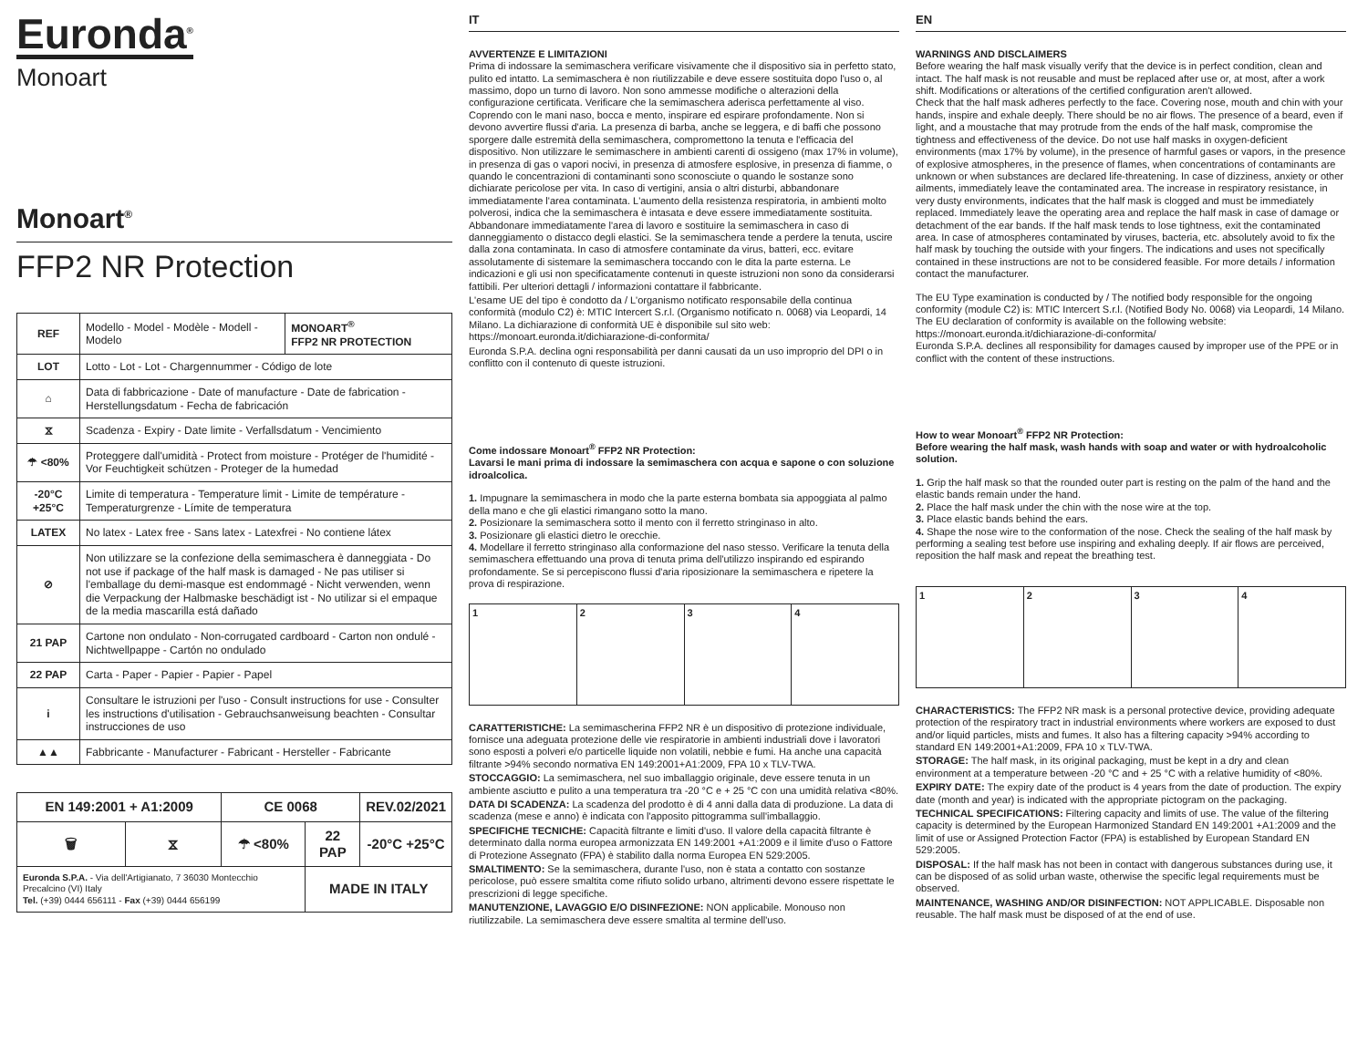Euronda<sup>®</sup>
Monoart
Monoart<sup>®</sup>
FFP2 NR Protection
| REF | Modello - Model - Modèle - Modell - Modelo | MONOART<sup>®</sup> FFP2 NR PROTECTION |
| LOT | Lotto - Lot - Lot - Chargennummer - Código de lote | |
| ⌂ | Data di fabbricazione - Date of manufacture - Date de fabrication - Herstellungsdatum - Fecha de fabricación | |
| ⧖ | Scadenza - Expiry - Date limite - Verfallsdatum - Vencimiento | |
| ☂ <80% | Proteggere dall'umidità - Protect from moisture - Protéger de l'humidité - Vor Feuchtigkeit schützen - Proteger de la humedad | |
| -20°C +25°C | Limite di temperatura - Temperature limit - Limite de température - Temperaturgrenze - Límite de temperatura | |
| LATEX | No latex - Latex free - Sans latex - Latexfrei - No contiene látex | |
| ⊘ | Non utilizzare se la confezione della semimaschera è danneggiata - Do not use if package of the half mask is damaged - Ne pas utiliser si l'emballage du demi-masque est endommagé - Nicht verwenden, wenn die Verpackung der Halbmaske beschädigt ist - No utilizar si el empaque de la media mascarilla está dañado | |
| 21 PAP | Cartone non ondulato - Non-corrugated cardboard - Carton non ondulé - Nichtwellpappe - Cartón no ondulado | |
| 22 PAP | Carta - Paper - Papier - Papier - Papel | |
| i | Consultare le istruzioni per l'uso - Consult instructions for use - Consulter les instructions d'utilisation - Gebrauchsanweisung beachten - Consultar instrucciones de uso | |
| ▲▲ | Fabbricante - Manufacturer - Fabricant - Hersteller - Fabricante | |
| EN 149:2001 + A1:2009 | | CE 0068 | | REV.02/2021 |
| 🗑 | ⧖ | ☂ <80% | 22 PAP | -20°C +25°C |
| Euronda S.P.A. - Via dell'Artigianato, 7 36030 Montecchio Precalcino (VI) Italy Tel. (+39) 0444 656111 - Fax (+39) 0444 656199 | | | MADE IN ITALY | |
IT
AVVERTENZE E LIMITAZIONI
Prima di indossare la semimaschera verificare visivamente che il dispositivo sia in perfetto stato, pulito ed intatto. La semimaschera è non riutilizzabile e deve essere sostituita dopo l'uso o, al massimo, dopo un turno di lavoro. Non sono ammesse modifiche o alterazioni della configurazione certificata. Verificare che la semimaschera aderisca perfettamente al viso. Coprendo con le mani naso, bocca e mento, inspirare ed espirare profondamente. Non si devono avvertire flussi d'aria. La presenza di barba, anche se leggera, e di baffi che possono sporgere dalle estremità della semimaschera, compromettono la tenuta e l'efficacia del dispositivo. Non utilizzare le semimaschere in ambienti carenti di ossigeno (max 17% in volume), in presenza di gas o vapori nocivi, in presenza di atmosfere esplosive, in presenza di fiamme, o quando le concentrazioni di contaminanti sono sconosciute o quando le sostanze sono dichiarate pericolose per vita. In caso di vertigini, ansia o altri disturbi, abbandonare immediatamente l'area contaminata. L'aumento della resistenza respiratoria, in ambienti molto polverosi, indica che la semimaschera è intasata e deve essere immediatamente sostituita. Abbandonare immediatamente l'area di lavoro e sostituire la semimaschera in caso di danneggiamento o distacco degli elastici. Se la semimaschera tende a perdere la tenuta, uscire dalla zona contaminata. In caso di atmosfere contaminate da virus, batteri, ecc. evitare assolutamente di sistemare la semimaschera toccando con le dita la parte esterna. Le indicazioni e gli usi non specificatamente contenuti in queste istruzioni non sono da considerarsi fattibili. Per ulteriori dettagli / informazioni contattare il fabbricante.
L'esame UE del tipo è condotto da / L'organismo notificato responsabile della continua conformità (modulo C2) è: MTIC Intercert S.r.l. (Organismo notificato n. 0068) via Leopardi, 14 Milano. La dichiarazione di conformità UE è disponibile sul sito web: https://monoart.euronda.it/dichiarazione-di-conformita/
Euronda S.P.A. declina ogni responsabilità per danni causati da un uso improprio del DPI o in conflitto con il contenuto di queste istruzioni.
Come indossare Monoart<sup>®</sup> FFP2 NR Protection:
Lavarsi le mani prima di indossare la semimaschera con acqua e sapone o con soluzione idroalcolica.
1. Impugnare la semimaschera in modo che la parte esterna bombata sia appoggiata al palmo della mano e che gli elastici rimangano sotto la mano.
2. Posizionare la semimaschera sotto il mento con il ferretto stringinaso in alto.
3. Posizionare gli elastici dietro le orecchie.
4. Modellare il ferretto stringinaso alla conformazione del naso stesso. Verificare la tenuta della semimaschera effettuando una prova di tenuta prima dell'utilizzo inspirando ed espirando profondamente. Se si percepiscono flussi d'aria riposizionare la semimaschera e ripetere la prova di respirazione.
1 2 3 4
CARATTERISTICHE: La semimascherina FFP2 NR è un dispositivo di protezione individuale, fornisce una adeguata protezione delle vie respiratorie in ambienti industriali dove i lavoratori sono esposti a polveri e/o particelle liquide non volatili, nebbie e fumi. Ha anche una capacità filtrante >94% secondo normativa EN 149:2001+A1:2009, FPA 10 x TLV-TWA.
STOCCAGGIO: La semimaschera, nel suo imballaggio originale, deve essere tenuta in un ambiente asciutto e pulito a una temperatura tra -20 °C e + 25 °C con una umidità relativa <80%.
DATA DI SCADENZA: La scadenza del prodotto è di 4 anni dalla data di produzione. La data di scadenza (mese e anno) è indicata con l'apposito pittogramma sull'imballaggio.
SPECIFICHE TECNICHE: Capacità filtrante e limiti d'uso. Il valore della capacità filtrante è determinato dalla norma europea armonizzata EN 149:2001 +A1:2009 e il limite d'uso o Fattore di Protezione Assegnato (FPA) è stabilito dalla norma Europea EN 529:2005.
SMALTIMENTO: Se la semimaschera, durante l'uso, non è stata a contatto con sostanze pericolose, può essere smaltita come rifiuto solido urbano, altrimenti devono essere rispettate le prescrizioni di legge specifiche.
MANUTENZIONE, LAVAGGIO E/O DISINFEZIONE: NON applicabile. Monouso non riutilizzabile. La semimaschera deve essere smaltita al termine dell'uso.
EN
WARNINGS AND DISCLAIMERS
Before wearing the half mask visually verify that the device is in perfect condition, clean and intact. The half mask is not reusable and must be replaced after use or, at most, after a work shift. Modifications or alterations of the certified configuration aren't allowed.
Check that the half mask adheres perfectly to the face. Covering nose, mouth and chin with your hands, inspire and exhale deeply. There should be no air flows. The presence of a beard, even if light, and a moustache that may protrude from the ends of the half mask, compromise the tightness and effectiveness of the device. Do not use half masks in oxygen-deficient environments (max 17% by volume), in the presence of harmful gases or vapors, in the presence of explosive atmospheres, in the presence of flames, when concentrations of contaminants are unknown or when substances are declared life-threatening. In case of dizziness, anxiety or other ailments, immediately leave the contaminated area. The increase in respiratory resistance, in very dusty environments, indicates that the half mask is clogged and must be immediately replaced. Immediately leave the operating area and replace the half mask in case of damage or detachment of the ear bands. If the half mask tends to lose tightness, exit the contaminated area. In case of atmospheres contaminated by viruses, bacteria, etc. absolutely avoid to fix the half mask by touching the outside with your fingers. The indications and uses not specifically contained in these instructions are not to be considered feasible. For more details / information contact the manufacturer.
The EU Type examination is conducted by / The notified body responsible for the ongoing conformity (module C2) is: MTIC Intercert S.r.l. (Notified Body No. 0068) via Leopardi, 14 Milano. The EU declaration of conformity is available on the following website: https://monoart.euronda.it/dichiarazione-di-conformita/
Euronda S.P.A. declines all responsibility for damages caused by improper use of the PPE or in conflict with the content of these instructions.
How to wear Monoart<sup>®</sup> FFP2 NR Protection:
Before wearing the half mask, wash hands with soap and water or with hydroalcoholic solution.
1. Grip the half mask so that the rounded outer part is resting on the palm of the hand and the elastic bands remain under the hand.
2. Place the half mask under the chin with the nose wire at the top.
3. Place elastic bands behind the ears.
4. Shape the nose wire to the conformation of the nose. Check the sealing of the half mask by performing a sealing test before use inspiring and exhaling deeply. If air flows are perceived, reposition the half mask and repeat the breathing test.
1 2 3 4
CHARACTERISTICS: The FFP2 NR mask is a personal protective device, providing adequate protection of the respiratory tract in industrial environments where workers are exposed to dust and/or liquid particles, mists and fumes. It also has a filtering capacity >94% according to standard EN 149:2001+A1:2009, FPA 10 x TLV-TWA.
STORAGE: The half mask, in its original packaging, must be kept in a dry and clean environment at a temperature between -20 °C and + 25 °C with a relative humidity of <80%.
EXPIRY DATE: The expiry date of the product is 4 years from the date of production. The expiry date (month and year) is indicated with the appropriate pictogram on the packaging.
TECHNICAL SPECIFICATIONS: Filtering capacity and limits of use. The value of the filtering capacity is determined by the European Harmonized Standard EN 149:2001 +A1:2009 and the limit of use or Assigned Protection Factor (FPA) is established by European Standard EN 529:2005.
DISPOSAL: If the half mask has not been in contact with dangerous substances during use, it can be disposed of as solid urban waste, otherwise the specific legal requirements must be observed.
MAINTENANCE, WASHING AND/OR DISINFECTION: NOT APPLICABLE. Disposable non reusable. The half mask must be disposed of at the end of use.